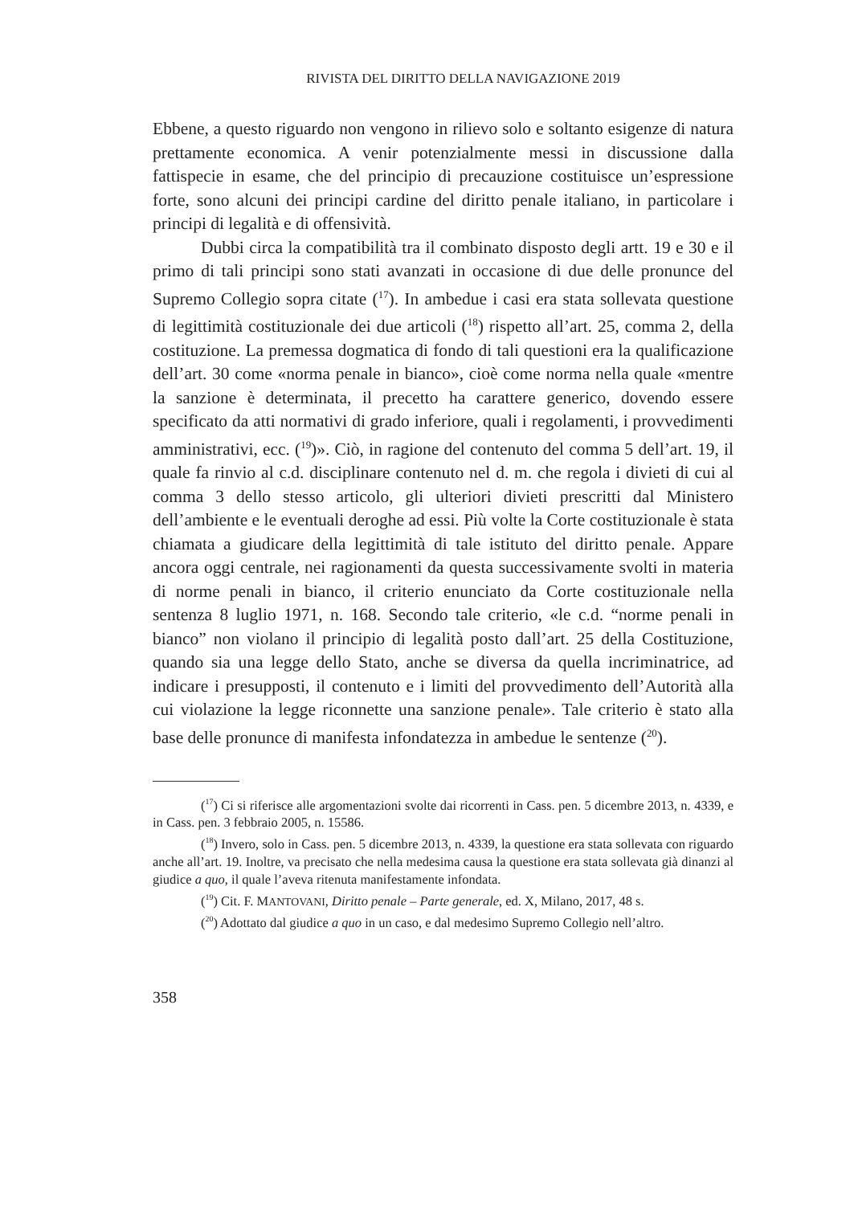RIVISTA DEL DIRITTO DELLA NAVIGAZIONE 2019
Ebbene, a questo riguardo non vengono in rilievo solo e soltanto esigenze di natura prettamente economica. A venir potenzialmente messi in discussione dalla fattispecie in esame, che del principio di precauzione costituisce un’espressione forte, sono alcuni dei principi cardine del diritto penale italiano, in particolare i principi di legalità e di offensività.
Dubbi circa la compatibilità tra il combinato disposto degli artt. 19 e 30 e il primo di tali principi sono stati avanzati in occasione di due delle pronunce del Supremo Collegio sopra citate (<sup>17</sup>). In ambedue i casi era stata sollevata questione di legittimità costituzionale dei due articoli (<sup>18</sup>) rispetto all’art. 25, comma 2, della costituzione. La premessa dogmatica di fondo di tali questioni era la qualificazione dell’art. 30 come «norma penale in bianco», cioè come norma nella quale «mentre la sanzione è determinata, il precetto ha carattere generico, dovendo essere specificato da atti normativi di grado inferiore, quali i regolamenti, i provvedimenti amministrativi, ecc. (<sup>19</sup>)». Ciò, in ragione del contenuto del comma 5 dell’art. 19, il quale fa rinvio al c.d. disciplinare contenuto nel d. m. che regola i divieti di cui al comma 3 dello stesso articolo, gli ulteriori divieti prescritti dal Ministero dell’ambiente e le eventuali deroghe ad essi. Più volte la Corte costituzionale è stata chiamata a giudicare della legittimità di tale istituto del diritto penale. Appare ancora oggi centrale, nei ragionamenti da questa successivamente svolti in materia di norme penali in bianco, il criterio enunciato da Corte costituzionale nella sentenza 8 luglio 1971, n. 168. Secondo tale criterio, «le c.d. “norme penali in bianco” non violano il principio di legalità posto dall’art. 25 della Costituzione, quando sia una legge dello Stato, anche se diversa da quella incriminatrice, ad indicare i presupposti, il contenuto e i limiti del provvedimento dell’Autorità alla cui violazione la legge riconnette una sanzione penale». Tale criterio è stato alla base delle pronunce di manifesta infondatezza in ambedue le sentenze (<sup>20</sup>).
(<sup>17</sup>) Ci si riferisce alle argomentazioni svolte dai ricorrenti in Cass. pen. 5 dicembre 2013, n. 4339, e in Cass. pen. 3 febbraio 2005, n. 15586.
(<sup>18</sup>) Invero, solo in Cass. pen. 5 dicembre 2013, n. 4339, la questione era stata sollevata con riguardo anche all’art. 19. Inoltre, va precisato che nella medesima causa la questione era stata sollevata già dinanzi al giudice a quo, il quale l’aveva ritenuta manifestamente infondata.
(<sup>19</sup>) Cit. F. MANTOVANI, Diritto penale – Parte generale, ed. X, Milano, 2017, 48 s.
(<sup>20</sup>) Adottato dal giudice a quo in un caso, e dal medesimo Supremo Collegio nell’altro.
358